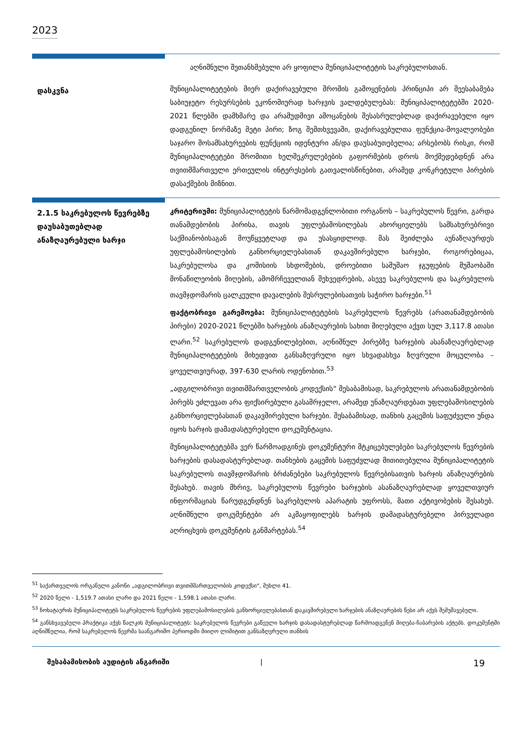2023
აღნიშნული შეთანხმებული არ ყოფილა მუნიციპალიტეტის საკრებულოსთან.
დასკვნა
მუნიციპალიტეტების მიერ დაქირავებული შრომის გამოყენების პრინციპი არ შეესაბამება საბიუჯეტო რესურსების ეკონომიურად ხარჯვის ვალდებულებას: მუნიციპალიტეტებში 2020-2021 წლებში დამხმარე და არამუდმივი ამოცანების შესასრულებლად დაქირავებული იყო დადგენილ ნორმაზე მეტი პირი; ზოგ შემთხვევაში, დაქირავებულთა ფუნქცია-მოვალეობები საჯარო მოსამსახურეების ფუნქციის იდენტური ან/და დაუსაბუთებელია; არსებობს რისკი, რომ მუნიციპალიტეტები შრომითი ხელშეკრულებების გაფორმების დროს მოქმედებდნენ არა თვითმმართველი ერთეულის ინტერესების გათვალისწინებით, არამედ კონკრეტული პირების დასაქმების მიზნით.
2.1.5 საკრებულოს წევრებზე დაუსაბუთებლად ანაზღაურებული ხარჯი
კრიტერიუმი: მუნიციპალიტეტის წარმომადგენლობითი ორგანოს – საკრებულოს წევრი, გარდა თანამდებობის პირისა, თავის უფლებამოსილებას ახორციელებს სამსახურებრივი საქმიანობისაგან მოუწყვეტლად და უსასყიდლოდ. მას შეიძლება აუნაზღაურდეს უფლებამოსილების განხორციელებასთან დაკავშირებული ხარჯები, როგორებიცაა, საკრებულოსა და კომისიის სხდომების, დროებითი სამუშაო ჯგუფების მუშაობაში მონაწილეობის მიღების, ამომრჩეველთან შეხვედრების, ასევე საკრებულოს და საკრებულოს თავმჯდომარის ცალკეული დავალების შესრულებისათვის საჭირო ხარჯები.<sup>51</sup>
ფაქტობრივი გარემოება: მუნიციპალიტეტების საკრებულოს წევრებს (არათანამდებობის პირები) 2020-2021 წლებში ხარჯების ანაზღაურების სახით მიღებული აქვთ სულ 3,117.8 ათასი ლარი.<sup>52</sup> საკრებულოს დადგენილებებით, აღნიშნულ პირებზე ხარჯების ასანაზღაურებლად მუნიციპალიტეტების მიხედვით განსაზღვრული იყო სხვადასხვა ზღვრული მოცულობა – ყოველთვიურად, 397-630 ლარის ოდენობით.<sup>53</sup>
„ადგილობრივი თვითმმართველობის კოდექსის“ შესაბამისად, საკრებულოს არათანამდებობის პირებს ეძლევათ არა ფიქსირებული გასამრჯელო, არამედ უნაზღაურდებათ უფლებამოსილების განხორციელებასთან დაკავშირებული ხარჯები. შესაბამისად, თანხის გაცემის საფუძველი უნდა იყოს ხარჯის დამადასტურებელი დოკუმენტაცია.
მუნიციპალიტეტებმა ვერ წარმოადგინეს დოკუმენტური მტკიცებულებები საკრებულოს წევრების ხარჯების დასადასტურებლად. თანხების გაცემის საფუძვლად მითითებულია მუნიციპალიტეტის საკრებულოს თავმჯდომარის ბრძანებები საკრებულოს წევრებისათვის ხარჯის ანაზღაურების შესახებ. თავის მხრივ, საკრებულოს წევრები ხარჯების ასანაზღაურებლად ყოველთვიურ ინფორმაციას წარუდგენდნენ საკრებულოს აპარატის უფროსს, მათი აქტივობების შესახებ. აღნიშნული დოკუმენტები არ აკმაყოფილებს ხარჯის დამადასტურებელი პირველადი აღრიცხვის დოკუმენტის განმარტებას.<sup>54</sup>
<sup>51</sup> საქართველოს ორგანული კანონი „ადგილობრივი თვითმმართველობის კოდექსი“, მუხლი 41.
<sup>52</sup> 2020 წელი - 1,519.7 ათასი ლარი და 2021 წელი - 1,598.1 ათასი ლარი.
<sup>53</sup> ჩოხატაურის მუნიციპალიტეტს საკრებულოს წევრების უფლებამოსილების განხორციელებასთან დაკავშირებული ხარჯების ანაზღაურების წესი არ აქვს შემუშავებული.
<sup>54</sup> განსხვავებული პრაქტიკა აქვს წალკის მუნიციპალიტეტს: საკრებულოს წევრები გაწეული ხარჯის დასადასტურებლად წარმოადგენენ მიღება-ჩაბარების აქტებს. დოკუმენტში აღნიშნულია, რომ საკრებულოს წევრმა საანგარიშო პერიოდში მიიღო ლიმიტით განსაზღვრული თანხის
შესაბამისობის აუდიტის ანგარიში | 19